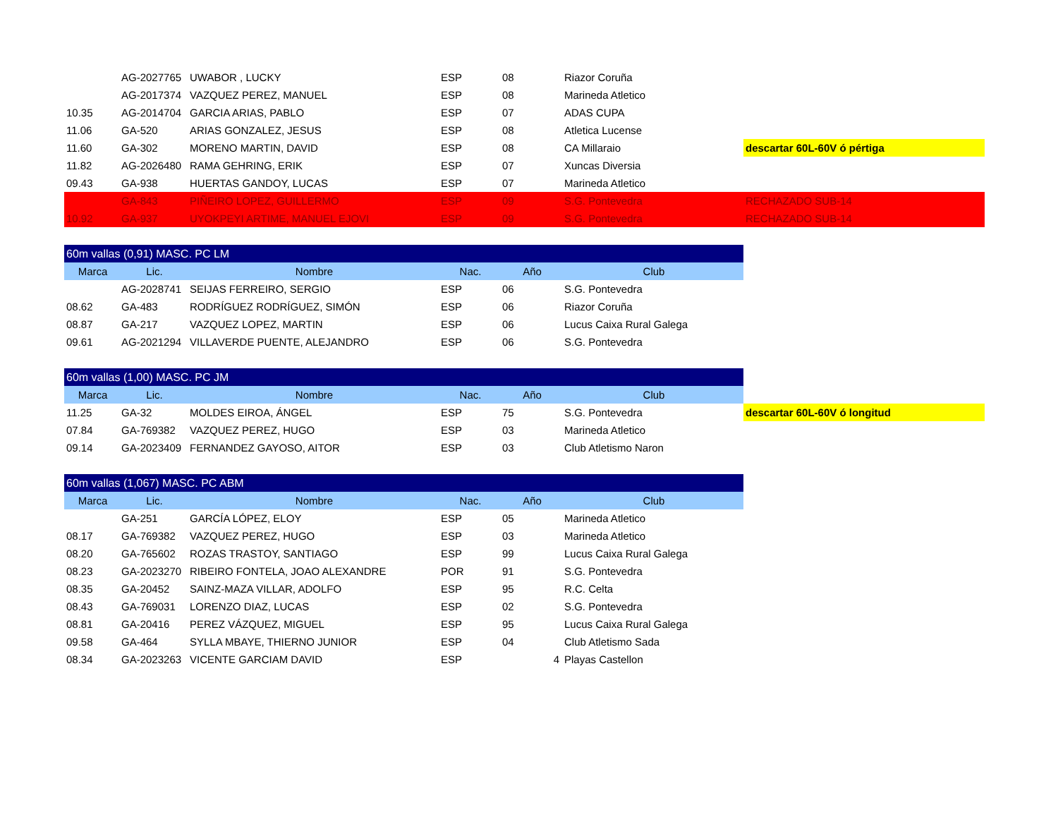| | AG-2027765 | UWABOR , LUCKY | ESP | 08 | Riazor Coruña | |
| | AG-2017374 | VAZQUEZ PEREZ, MANUEL | ESP | 08 | Marineda Atletico | |
| 10.35 | AG-2014704 | GARCIA ARIAS, PABLO | ESP | 07 | ADAS CUPA | |
| 11.06 | GA-520 | ARIAS GONZALEZ, JESUS | ESP | 08 | Atletica Lucense | |
| 11.60 | GA-302 | MORENO MARTIN, DAVID | ESP | 08 | CA Millaraio | descartar 60L-60V ó pértiga |
| 11.82 | AG-2026480 | RAMA GEHRING, ERIK | ESP | 07 | Xuncas Diversia | |
| 09.43 | GA-938 | HUERTAS GANDOY, LUCAS | ESP | 07 | Marineda Atletico | |
| | GA-843 | PIÑEIRO LOPEZ, GUILLERMO | ESP | 09 | S.G. Pontevedra | RECHAZADO SUB-14 |
| 10.92 | GA-937 | UYOKPEYI ARTIME, MANUEL EJOVI | ESP | 09 | S.G. Pontevedra | RECHAZADO SUB-14 |
| 60m vallas (0,91) MASC. PC LM | | | | | | |
| Marca | Lic. | Nombre | Nac. | Año | Club | |
| | AG-2028741 | SEIJAS FERREIRO, SERGIO | ESP | 06 | S.G. Pontevedra | |
| 08.62 | GA-483 | RODRÍGUEZ RODRÍGUEZ, SIMÓN | ESP | 06 | Riazor Coruña | |
| 08.87 | GA-217 | VAZQUEZ LOPEZ, MARTIN | ESP | 06 | Lucus Caixa Rural Galega | |
| 09.61 | AG-2021294 | VILLAVERDE PUENTE, ALEJANDRO | ESP | 06 | S.G. Pontevedra | |
| 60m vallas (1,00) MASC. PC JM | | | | | | |
| Marca | Lic. | Nombre | Nac. | Año | Club | |
| 11.25 | GA-32 | MOLDES EIROA, ÁNGEL | ESP | 75 | S.G. Pontevedra | descartar 60L-60V ó longitud |
| 07.84 | GA-769382 | VAZQUEZ PEREZ, HUGO | ESP | 03 | Marineda Atletico | |
| 09.14 | GA-2023409 | FERNANDEZ GAYOSO, AITOR | ESP | 03 | Club Atletismo Naron | |
| 60m vallas (1,067) MASC. PC ABM | | | | | | |
| Marca | Lic. | Nombre | Nac. | Año | Club | |
| | GA-251 | GARCÍA LÓPEZ, ELOY | ESP | 05 | Marineda Atletico | |
| 08.17 | GA-769382 | VAZQUEZ PEREZ, HUGO | ESP | 03 | Marineda Atletico | |
| 08.20 | GA-765602 | ROZAS TRASTOY, SANTIAGO | ESP | 99 | Lucus Caixa Rural Galega | |
| 08.23 | GA-2023270 | RIBEIRO FONTELA, JOAO ALEXANDRE | POR | 91 | S.G. Pontevedra | |
| 08.35 | GA-20452 | SAINZ-MAZA VILLAR, ADOLFO | ESP | 95 | R.C. Celta | |
| 08.43 | GA-769031 | LORENZO DIAZ, LUCAS | ESP | 02 | S.G. Pontevedra | |
| 08.81 | GA-20416 | PEREZ VÁZQUEZ, MIGUEL | ESP | 95 | Lucus Caixa Rural Galega | |
| 09.58 | GA-464 | SYLLA MBAYE, THIERNO JUNIOR | ESP | 04 | Club Atletismo Sada | |
| 08.34 | GA-2023263 | VICENTE GARCIAM DAVID | ESP | 4 | Playas Castellon | |